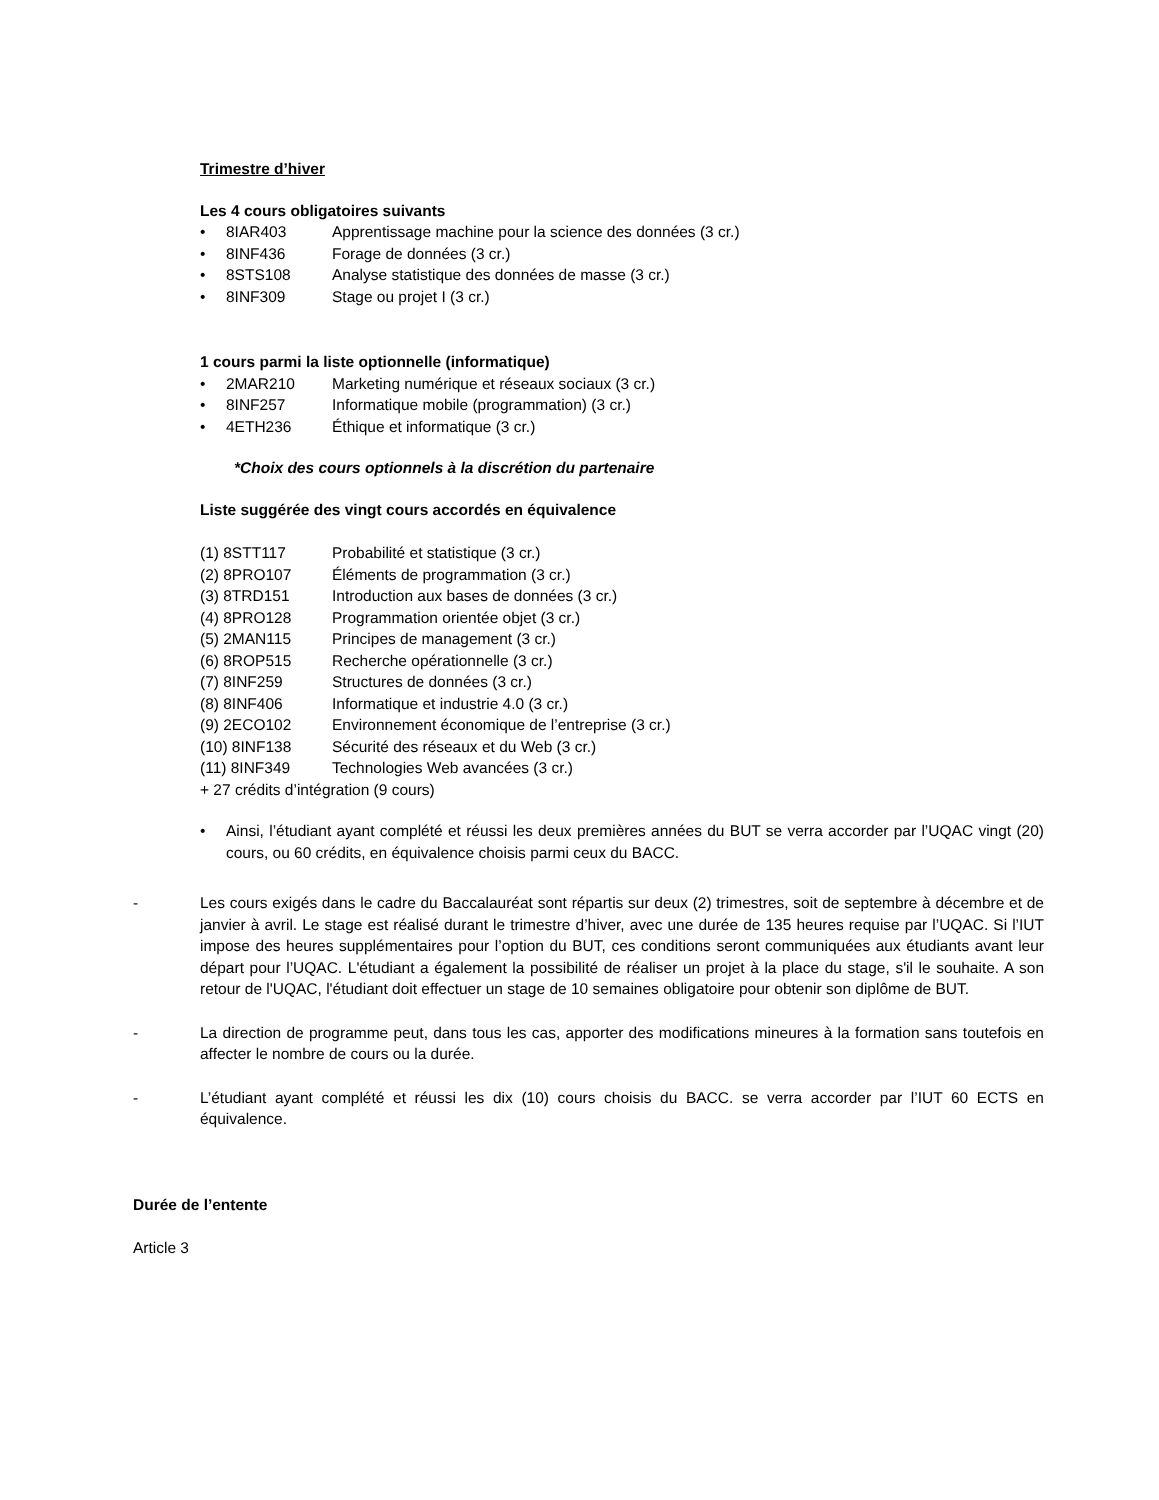Trimestre d’hiver
Les 4 cours obligatoires suivants
• 8IAR403 Apprentissage machine pour la science des données (3 cr.)
• 8INF436 Forage de données (3 cr.)
• 8STS108 Analyse statistique des données de masse (3 cr.)
• 8INF309 Stage ou projet I (3 cr.)
1 cours parmi la liste optionnelle (informatique)
• 2MAR210 Marketing numérique et réseaux sociaux (3 cr.)
• 8INF257 Informatique mobile (programmation) (3 cr.)
• 4ETH236 Éthique et informatique (3 cr.)
*Choix des cours optionnels à la discrétion du partenaire
Liste suggérée des vingt cours accordés en équivalence
(1) 8STT117 Probabilité et statistique (3 cr.)
(2) 8PRO107 Éléments de programmation (3 cr.)
(3) 8TRD151 Introduction aux bases de données (3 cr.)
(4) 8PRO128 Programmation orientée objet (3 cr.)
(5) 2MAN115 Principes de management (3 cr.)
(6) 8ROP515 Recherche opérationnelle (3 cr.)
(7) 8INF259 Structures de données (3 cr.)
(8) 8INF406 Informatique et industrie 4.0 (3 cr.)
(9) 2ECO102 Environnement économique de l’entreprise (3 cr.)
(10) 8INF138 Sécurité des réseaux et du Web (3 cr.)
(11) 8INF349 Technologies Web avancées (3 cr.)
+ 27 crédits d’intégration (9 cours)
• Ainsi, l’étudiant ayant complété et réussi les deux premières années du BUT se verra accorder par l’UQAC vingt (20) cours, ou 60 crédits, en équivalence choisis parmi ceux du BACC.
- Les cours exigés dans le cadre du Baccalauréat sont répartis sur deux (2) trimestres, soit de septembre à décembre et de janvier à avril. Le stage est réalisé durant le trimestre d’hiver, avec une durée de 135 heures requise par l’UQAC. Si l’IUT impose des heures supplémentaires pour l’option du BUT, ces conditions seront communiquées aux étudiants avant leur départ pour l’UQAC. L'étudiant a également la possibilité de réaliser un projet à la place du stage, s'il le souhaite. A son retour de l'UQAC, l'étudiant doit effectuer un stage de 10 semaines obligatoire pour obtenir son diplôme de BUT.
- La direction de programme peut, dans tous les cas, apporter des modifications mineures à la formation sans toutefois en affecter le nombre de cours ou la durée.
- L’étudiant ayant complété et réussi les dix (10) cours choisis du BACC. se verra accorder par l’IUT 60 ECTS en équivalence.
Durée de l’entente
Article 3